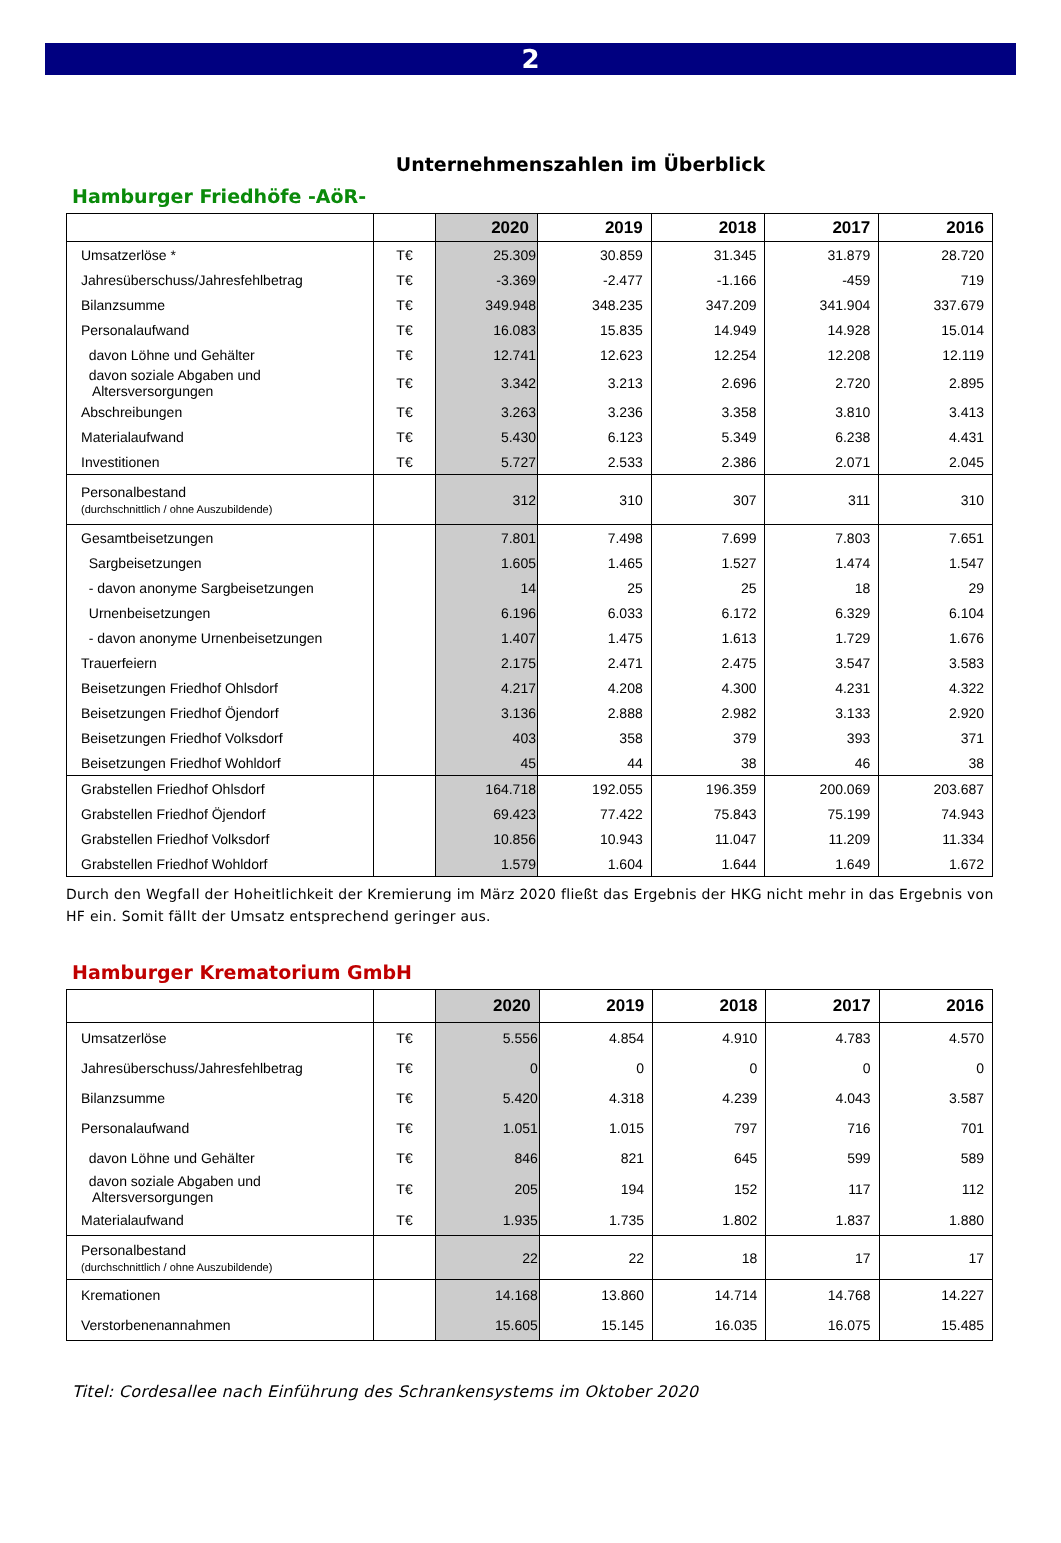2
Unternehmenszahlen im Überblick
Hamburger Friedhöfe -AöR-
| | | 2020 | 2019 | 2018 | 2017 | 2016 |
| --- | --- | --- | --- | --- | --- | --- |
| Umsatzerlöse * | T€ | 25.309 | 30.859 | 31.345 | 31.879 | 28.720 |
| Jahresüberschuss/Jahresfehlbetrag | T€ | -3.369 | -2.477 | -1.166 | -459 | 719 |
| Bilanzsumme | T€ | 349.948 | 348.235 | 347.209 | 341.904 | 337.679 |
| Personalaufwand | T€ | 16.083 | 15.835 | 14.949 | 14.928 | 15.014 |
| davon Löhne und Gehälter | T€ | 12.741 | 12.623 | 12.254 | 12.208 | 12.119 |
| davon soziale Abgaben und Altersversorgungen | T€ | 3.342 | 3.213 | 2.696 | 2.720 | 2.895 |
| Abschreibungen | T€ | 3.263 | 3.236 | 3.358 | 3.810 | 3.413 |
| Materialaufwand | T€ | 5.430 | 6.123 | 5.349 | 6.238 | 4.431 |
| Investitionen | T€ | 5.727 | 2.533 | 2.386 | 2.071 | 2.045 |
| Personalbestand (durchschnittlich / ohne Auszubildende) | | 312 | 310 | 307 | 311 | 310 |
| Gesamtbeisetzungen | | 7.801 | 7.498 | 7.699 | 7.803 | 7.651 |
| Sargbeisetzungen | | 1.605 | 1.465 | 1.527 | 1.474 | 1.547 |
| - davon anonyme Sargbeisetzungen | | 14 | 25 | 25 | 18 | 29 |
| Urnenbeisetzungen | | 6.196 | 6.033 | 6.172 | 6.329 | 6.104 |
| - davon anonyme Urnenbeisetzungen | | 1.407 | 1.475 | 1.613 | 1.729 | 1.676 |
| Trauerfeiern | | 2.175 | 2.471 | 2.475 | 3.547 | 3.583 |
| Beisetzungen Friedhof Ohlsdorf | | 4.217 | 4.208 | 4.300 | 4.231 | 4.322 |
| Beisetzungen Friedhof Öjendorf | | 3.136 | 2.888 | 2.982 | 3.133 | 2.920 |
| Beisetzungen Friedhof Volksdorf | | 403 | 358 | 379 | 393 | 371 |
| Beisetzungen Friedhof Wohldorf | | 45 | 44 | 38 | 46 | 38 |
| Grabstellen Friedhof Ohlsdorf | | 164.718 | 192.055 | 196.359 | 200.069 | 203.687 |
| Grabstellen Friedhof Öjendorf | | 69.423 | 77.422 | 75.843 | 75.199 | 74.943 |
| Grabstellen Friedhof Volksdorf | | 10.856 | 10.943 | 11.047 | 11.209 | 11.334 |
| Grabstellen Friedhof Wohldorf | | 1.579 | 1.604 | 1.644 | 1.649 | 1.672 |
Durch den Wegfall der Hoheitlichkeit der Kremierung im März 2020 fließt das Ergebnis der HKG nicht mehr in das Ergebnis von HF ein. Somit fällt der Umsatz entsprechend geringer aus.
Hamburger Krematorium GmbH
| | | 2020 | 2019 | 2018 | 2017 | 2016 |
| --- | --- | --- | --- | --- | --- | --- |
| Umsatzerlöse | T€ | 5.556 | 4.854 | 4.910 | 4.783 | 4.570 |
| Jahresüberschuss/Jahresfehlbetrag | T€ | 0 | 0 | 0 | 0 | 0 |
| Bilanzsumme | T€ | 5.420 | 4.318 | 4.239 | 4.043 | 3.587 |
| Personalaufwand | T€ | 1.051 | 1.015 | 797 | 716 | 701 |
| davon Löhne und Gehälter | T€ | 846 | 821 | 645 | 599 | 589 |
| davon soziale Abgaben und Altersversorgungen | T€ | 205 | 194 | 152 | 117 | 112 |
| Materialaufwand | T€ | 1.935 | 1.735 | 1.802 | 1.837 | 1.880 |
| Personalbestand (durchschnittlich / ohne Auszubildende) | | 22 | 22 | 18 | 17 | 17 |
| Kremationen | | 14.168 | 13.860 | 14.714 | 14.768 | 14.227 |
| Verstorbenenannahmen | | 15.605 | 15.145 | 16.035 | 16.075 | 15.485 |
Titel: Cordesallee nach Einführung des Schrankensystems im Oktober 2020